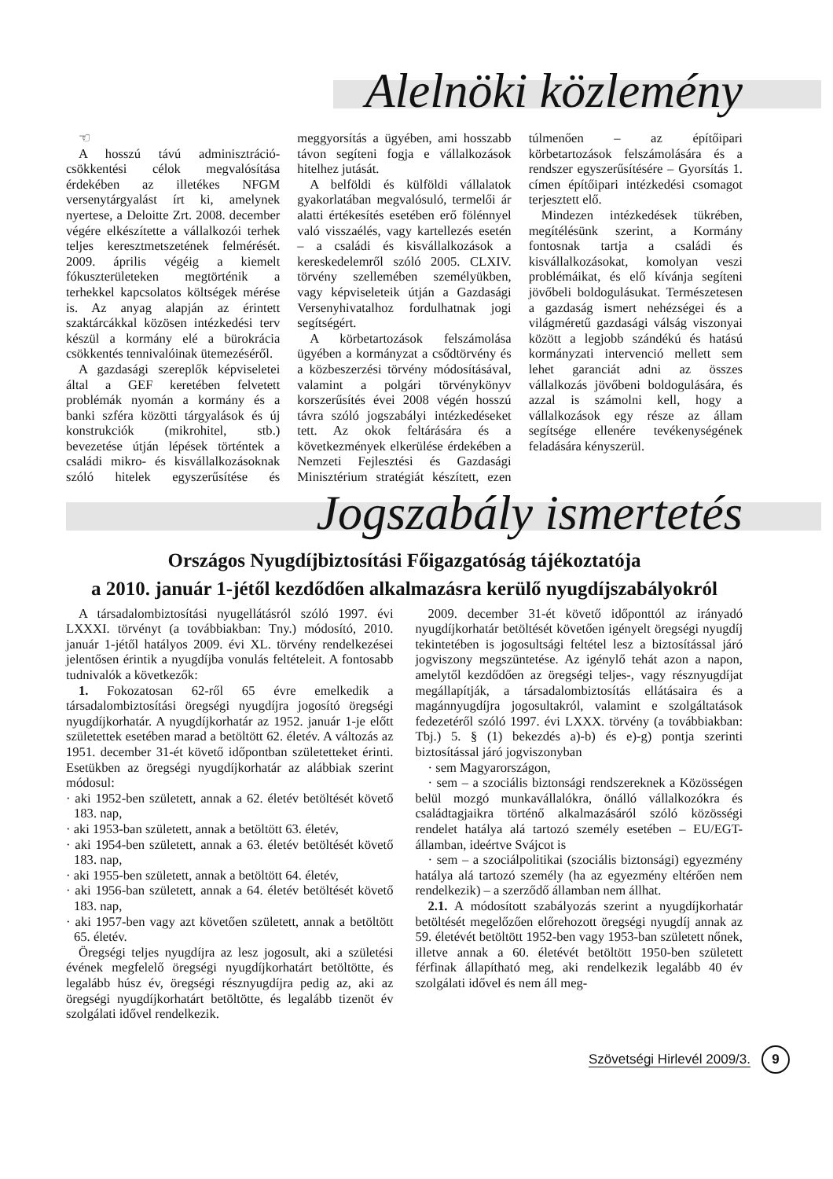Alelnöki közlemény
☜
A hosszú távú adminisztráció-csökkentési célok megvalósítása érdekében az illetékes NFGM versenytárgyalást írt ki, amelynek nyertese, a Deloitte Zrt. 2008. december végére elkészítette a vállalkozói terhek teljes keresztmetszetének felmérését. 2009. április végéig a kiemelt fókuszterületeken megtörténik a terhekkel kapcsolatos költségek mérése is. Az anyag alapján az érintett szaktárcákkal közösen intézkedési terv készül a kormány elé a bürokrácia csökkentés tennivalóinak ütemezéséről.
A gazdasági szereplők képviseletei által a GEF keretében felvetett problémák nyomán a kormány és a banki szféra közötti tárgyalások és új konstrukciók (mikrohitel, stb.) bevezetése útján lépések történtek a családi mikro- és kisvállalkozásoknak szóló hitelek egyszerűsítése és meggyorsítás a ügyében, ami hosszabb távon segíteni fogja e vállalkozások hitelhez jutását.
A belföldi és külföldi vállalatok gyakorlatában megvalósuló, termelői ár alatti értékesítés esetében erő fölénnyel való visszaélés, vagy kartellezés esetén – a családi és kisvállalkozások a kereskedelemről szóló 2005. CLXIV. törvény szellemében személyükben, vagy képviseleteik útján a Gazdasági Versenyhivatalhoz fordulhatnak jogi segítségért.
A körbetartozások felszámolása ügyében a kormányzat a csődtörvény és a közbeszerzési törvény módosításával, valamint a polgári törvénykönyv korszerűsítés évei 2008 végén hosszú távra szóló jogszabályi intézkedéseket tett. Az okok feltárására és a következmények elkerülése érdekében a Nemzeti Fejlesztési és Gazdasági Minisztérium stratégiát készített, ezen túlmenően – az építőipari körbetartozások felszámolására és a rendszer egyszerűsítésére – Gyorsítás 1. címen építőipari intézkedési csomagot terjesztett elő.
Mindezen intézkedések tükrében, megítélésünk szerint, a Kormány fontosnak tartja a családi és kisvállalkozásokat, komolyan veszi problémáikat, és elő kívánja segíteni jövőbeli boldogulásukat. Természetesen a gazdaság ismert nehézségei és a világméretű gazdasági válság viszonyai között a legjobb szándékú és hatású kormányzati intervenció mellett sem lehet garanciát adni az összes vállalkozás jövőbeni boldogulására, és azzal is számolni kell, hogy a vállalkozások egy része az állam segítsége ellenére tevékenységének feladására kényszerül.
Jogszabály ismertetés
Országos Nyugdíjbiztosítási Főigazgatóság tájékoztatója
a 2010. január 1-jétől kezdődően alkalmazásra kerülő nyugdíjszabályokról
A társadalombiztosítási nyugellátásról szóló 1997. évi LXXXI. törvényt (a továbbiakban: Tny.) módosító, 2010. január 1-jétől hatályos 2009. évi XL. törvény rendelkezései jelentősen érintik a nyugdíjba vonulás feltételeit. A fontosabb tudnivalók a következők:
1. Fokozatosan 62-ről 65 évre emelkedik a társadalombiztosítási öregségi nyugdíjra jogosító öregségi nyugdíjkorhatár. A nyugdíjkorhatár az 1952. január 1-je előtt születettek esetében marad a betöltött 62. életév. A változás az 1951. december 31-ét követő időpontban születetteket érinti. Esetükben az öregségi nyugdíjkorhatár az alábbiak szerint módosul:
· aki 1952-ben született, annak a 62. életév betöltését követő 183. nap,
· aki 1953-ban született, annak a betöltött 63. életév,
· aki 1954-ben született, annak a 63. életév betöltését követő 183. nap,
· aki 1955-ben született, annak a betöltött 64. életév,
· aki 1956-ban született, annak a 64. életév betöltését követő 183. nap,
· aki 1957-ben vagy azt követően született, annak a betöltött 65. életév.
Öregségi teljes nyugdíjra az lesz jogosult, aki a születési évének megfelelő öregségi nyugdíjkorhatárt betöltötte, és legalább húsz év, öregségi résznyugdíjra pedig az, aki az öregségi nyugdíjkorhatárt betöltötte, és legalább tizenöt év szolgálati idővel rendelkezik.
2009. december 31-ét követő időponttól az irányadó nyugdíjkorhatár betöltését követően igényelt öregségi nyugdíj tekintetében is jogosultsági feltétel lesz a biztosítással járó jogviszony megszüntetése. Az igénylő tehát azon a napon, amelytől kezdődően az öregségi teljes-, vagy résznyugdíjat megállapítják, a társadalombiztosítás ellátásaira és a magánnyugdíjra jogosultakról, valamint e szolgáltatások fedezetéről szóló 1997. évi LXXX. törvény (a továbbiakban: Tbj.) 5. § (1) bekezdés a)-b) és e)-g) pontja szerinti biztosítással járó jogviszonyban
· sem Magyarországon,
· sem – a szociális biztonsági rendszereknek a Közösségen belül mozgó munkavállalókra, önálló vállalkozókra és családtagjaikra történő alkalmazásáról szóló közösségi rendelet hatálya alá tartozó személy esetében – EU/EGT-államban, ideértve Svájcot is
· sem – a szociálpolitikai (szociális biztonsági) egyezmény hatálya alá tartozó személy (ha az egyezmény eltérően nem rendelkezik) – a szerződő államban nem állhat.
2.1. A módosított szabályozás szerint a nyugdíjkorhatár betöltését megelőzően előrehozott öregségi nyugdíj annak az 59. életévét betöltött 1952-ben vagy 1953-ban született nőnek, illetve annak a 60. életévét betöltött 1950-ben született férfinak állapítható meg, aki rendelkezik legalább 40 év szolgálati idővel és nem áll meg-
Szövetségi Hirlevél 2009/3. 9